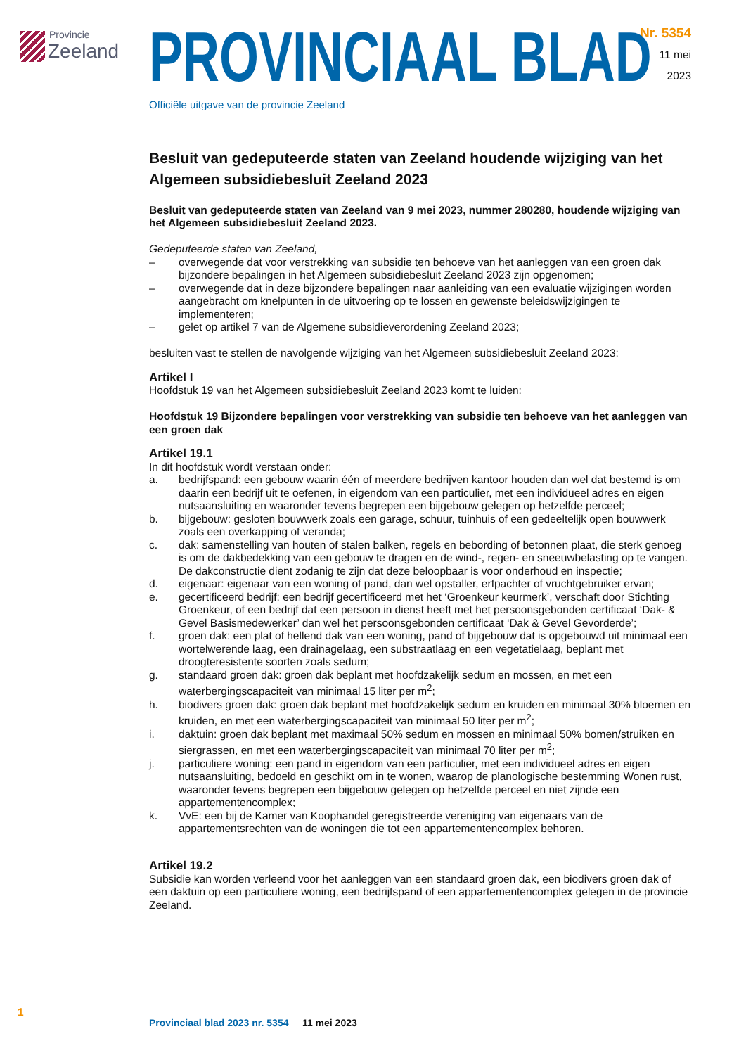Provincie
Zeeland
Nr. 5354
11 mei
2023
PROVINCIAAL BLAD
Officiële uitgave van de provincie Zeeland
Besluit van gedeputeerde staten van Zeeland houdende wijziging van het Algemeen subsidiebesluit Zeeland 2023
Besluit van gedeputeerde staten van Zeeland van 9 mei 2023, nummer 280280, houdende wijziging van het Algemeen subsidiebesluit Zeeland 2023.
Gedeputeerde staten van Zeeland,
– overwegende dat voor verstrekking van subsidie ten behoeve van het aanleggen van een groen dak bijzondere bepalingen in het Algemeen subsidiebesluit Zeeland 2023 zijn opgenomen;
– overwegende dat in deze bijzondere bepalingen naar aanleiding van een evaluatie wijzigingen worden aangebracht om knelpunten in de uitvoering op te lossen en gewenste beleidswijzigingen te implementeren;
– gelet op artikel 7 van de Algemene subsidieverordening Zeeland 2023;
besluiten vast te stellen de navolgende wijziging van het Algemeen subsidiebesluit Zeeland 2023:
Artikel I
Hoofdstuk 19 van het Algemeen subsidiebesluit Zeeland 2023 komt te luiden:
Hoofdstuk 19 Bijzondere bepalingen voor verstrekking van subsidie ten behoeve van het aanleggen van een groen dak
Artikel 19.1
In dit hoofdstuk wordt verstaan onder:
a. bedrijfspand: een gebouw waarin één of meerdere bedrijven kantoor houden dan wel dat bestemd is om daarin een bedrijf uit te oefenen, in eigendom van een particulier, met een individueel adres en eigen nutsaansluiting en waaronder tevens begrepen een bijgebouw gelegen op hetzelfde perceel;
b. bijgebouw: gesloten bouwwerk zoals een garage, schuur, tuinhuis of een gedeeltelijk open bouwwerk zoals een overkapping of veranda;
c. dak: samenstelling van houten of stalen balken, regels en bebording of betonnen plaat, die sterk genoeg is om de dakbedekking van een gebouw te dragen en de wind-, regen- en sneeuwbelasting op te vangen. De dakconstructie dient zodanig te zijn dat deze beloopbaar is voor onderhoud en inspectie;
d. eigenaar: eigenaar van een woning of pand, dan wel opstaller, erfpachter of vruchtgebruiker ervan;
e. gecertificeerd bedrijf: een bedrijf gecertificeerd met het ‘Groenkeur keurmerk’, verschaft door Stichting Groenkeur, of een bedrijf dat een persoon in dienst heeft met het persoonsgebonden certificaat ‘Dak- & Gevel Basismedewerker’ dan wel het persoonsgebonden certificaat ‘Dak & Gevel Gevorderde’;
f. groen dak: een plat of hellend dak van een woning, pand of bijgebouw dat is opgebouwd uit minimaal een wortelwerende laag, een drainagelaag, een substraatlaag en een vegetatielaag, beplant met droogteresistente soorten zoals sedum;
g. standaard groen dak: groen dak beplant met hoofdzakelijk sedum en mossen, en met een waterbergingscapaciteit van minimaal 15 liter per m<sup>2</sup>;
h. biodivers groen dak: groen dak beplant met hoofdzakelijk sedum en kruiden en minimaal 30% bloemen en kruiden, en met een waterbergingscapaciteit van minimaal 50 liter per m<sup>2</sup>;
i. daktuin: groen dak beplant met maximaal 50% sedum en mossen en minimaal 50% bomen/struiken en siergrassen, en met een waterbergingscapaciteit van minimaal 70 liter per m<sup>2</sup>;
j. particuliere woning: een pand in eigendom van een particulier, met een individueel adres en eigen nutsaansluiting, bedoeld en geschikt om in te wonen, waarop de planologische bestemming Wonen rust, waaronder tevens begrepen een bijgebouw gelegen op hetzelfde perceel en niet zijnde een appartementencomplex;
k. VvE: een bij de Kamer van Koophandel geregistreerde vereniging van eigenaars van de appartementsrechten van de woningen die tot een appartementencomplex behoren.
Artikel 19.2
Subsidie kan worden verleend voor het aanleggen van een standaard groen dak, een biodivers groen dak of een daktuin op een particuliere woning, een bedrijfspand of een appartementencomplex gelegen in de provincie Zeeland.
1
Provinciaal blad 2023 nr. 5354 11 mei 2023